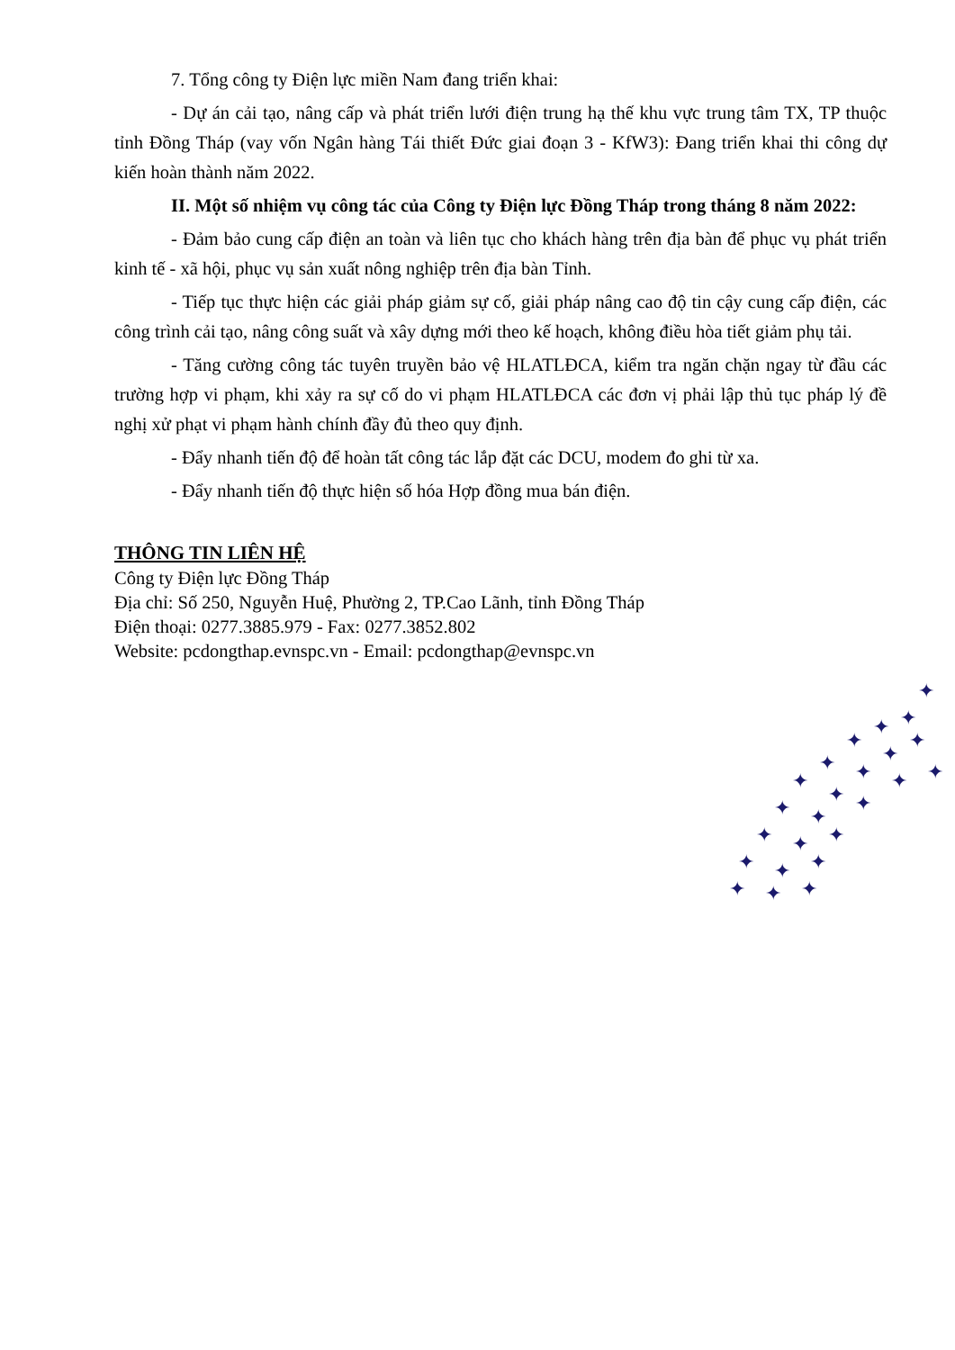7. Tổng công ty Điện lực miền Nam đang triển khai:
- Dự án cải tạo, nâng cấp và phát triển lưới điện trung hạ thế khu vực trung tâm TX, TP thuộc tỉnh Đồng Tháp (vay vốn Ngân hàng Tái thiết Đức giai đoạn 3 - KfW3): Đang triển khai thi công dự kiến hoàn thành năm 2022.
II. Một số nhiệm vụ công tác của Công ty Điện lực Đồng Tháp trong tháng 8 năm 2022:
- Đảm bảo cung cấp điện an toàn và liên tục cho khách hàng trên địa bàn để phục vụ phát triển kinh tế - xã hội, phục vụ sản xuất nông nghiệp trên địa bàn Tỉnh.
- Tiếp tục thực hiện các giải pháp giảm sự cố, giải pháp nâng cao độ tin cậy cung cấp điện, các công trình cải tạo, nâng công suất và xây dựng mới theo kế hoạch, không điều hòa tiết giảm phụ tải.
- Tăng cường công tác tuyên truyền bảo vệ HLATLĐCA, kiểm tra ngăn chặn ngay từ đầu các trường hợp vi phạm, khi xảy ra sự cố do vi phạm HLATLĐCA các đơn vị phải lập thủ tục pháp lý đề nghị xử phạt vi phạm hành chính đầy đủ theo quy định.
- Đẩy nhanh tiến độ để hoàn tất công tác lắp đặt các DCU, modem đo ghi từ xa.
- Đẩy nhanh tiến độ thực hiện số hóa Hợp đồng mua bán điện.
THÔNG TIN LIÊN HỆ
Công ty Điện lực Đồng Tháp
Địa chỉ: Số 250, Nguyễn Huệ, Phường 2, TP.Cao Lãnh, tỉnh Đồng Tháp
Điện thoại: 0277.3885.979 - Fax: 0277.3852.802
Website: pcdongthap.evnspc.vn - Email: pcdongthap@evnspc.vn
✦
✦
✦
✦
✦
✦
✦
✦
✦
✦
✦
✦
✦
✦
✦
✦
✦
✦
✦
✦
✦
✦
✦
✦